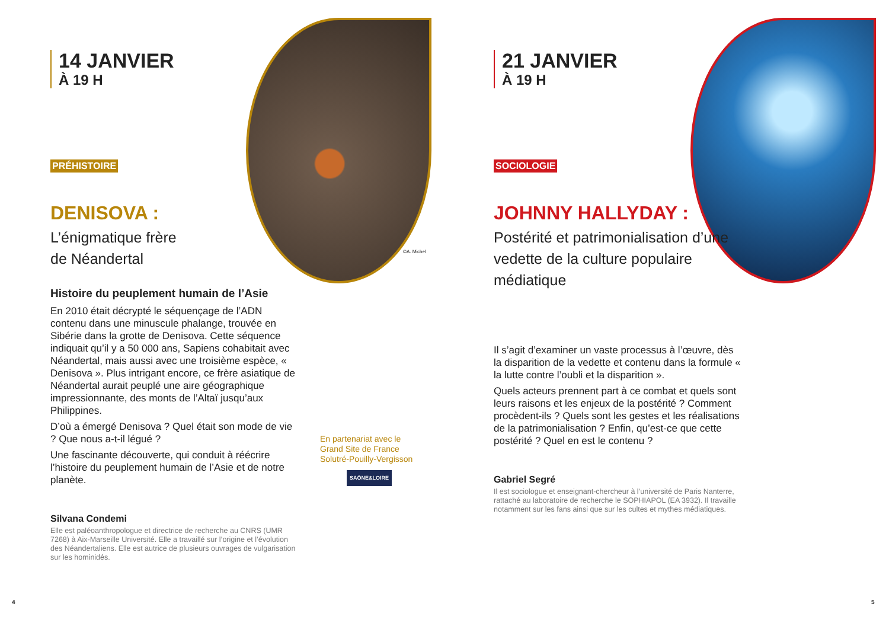14 JANVIER
À 19 H
PRÉHISTOIRE
DENISOVA :
L’énigmatique frère
de Néandertal
Histoire du peuplement humain de l’Asie
En 2010 était décrypté le séquençage de l’ADN contenu dans une minuscule phalange, trouvée en Sibérie dans la grotte de Denisova. Cette séquence indiquait qu’il y a 50 000 ans, Sapiens cohabitait avec Néandertal, mais aussi avec une troisième espèce, « Denisova ». Plus intrigant encore, ce frère asiatique de Néandertal aurait peuplé une aire géographique impressionnante, des monts de l’Altaï jusqu’aux Philippines.
D’où a émergé Denisova ? Quel était son mode de vie ? Que nous a-t-il légué ?
Une fascinante découverte, qui conduit à réécrire l’histoire du peuplement humain de l’Asie et de notre planète.
Silvana Condemi
Elle est paléoanthropologue et directrice de recherche au CNRS (UMR 7268) à Aix-Marseille Université. Elle a travaillé sur l’origine et l’évolution des Néandertaliens. Elle est autrice de plusieurs ouvrages de vulgarisation sur les hominidés.
En partenariat avec le Grand Site de France Solutré-Pouilly-Vergisson
SAÔNE&LOIRE
©A. Michel
4
21 JANVIER
À 19 H
SOCIOLOGIE
JOHNNY HALLYDAY :
Postérité et patrimonialisation d’une vedette de la culture populaire médiatique
Il s’agit d’examiner un vaste processus à l’œuvre, dès la disparition de la vedette et contenu dans la formule « la lutte contre l’oubli et la disparition ».
Quels acteurs prennent part à ce combat et quels sont leurs raisons et les enjeux de la postérité ? Comment procèdent-ils ? Quels sont les gestes et les réalisations de la patrimonialisation ? Enfin, qu’est-ce que cette postérité ? Quel en est le contenu ?
Gabriel Segré
Il est sociologue et enseignant-chercheur à l’université de Paris Nanterre, rattaché au laboratoire de recherche le SOPHIAPOL (EA 3932). Il travaille notamment sur les fans ainsi que sur les cultes et mythes médiatiques.
5